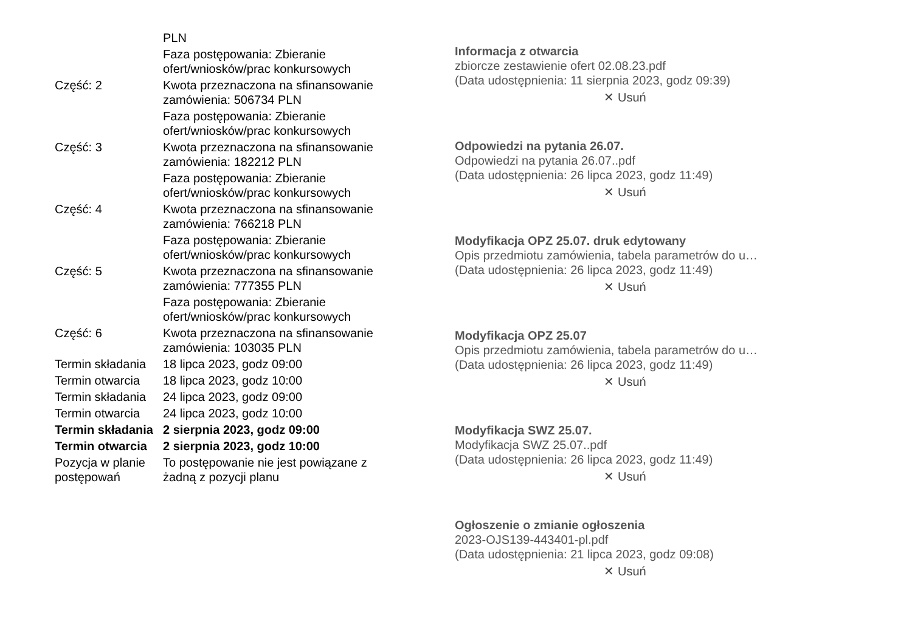| | PLN |
| | Faza postępowania: Zbieranie ofert/wniosków/prac konkursowych |
| Część: 2 | Kwota przeznaczona na sfinansowanie zamówienia: 506734 PLN |
| | Faza postępowania: Zbieranie ofert/wniosków/prac konkursowych |
| Część: 3 | Kwota przeznaczona na sfinansowanie zamówienia: 182212 PLN |
| | Faza postępowania: Zbieranie ofert/wniosków/prac konkursowych |
| Część: 4 | Kwota przeznaczona na sfinansowanie zamówienia: 766218 PLN |
| | Faza postępowania: Zbieranie ofert/wniosków/prac konkursowych |
| Część: 5 | Kwota przeznaczona na sfinansowanie zamówienia: 777355 PLN |
| | Faza postępowania: Zbieranie ofert/wniosków/prac konkursowych |
| Część: 6 | Kwota przeznaczona na sfinansowanie zamówienia: 103035 PLN |
| Termin składania | 18 lipca 2023, godz 09:00 |
| Termin otwarcia | 18 lipca 2023, godz 10:00 |
| Termin składania | 24 lipca 2023, godz 09:00 |
| Termin otwarcia | 24 lipca 2023, godz 10:00 |
| Termin składania | 2 sierpnia 2023, godz 09:00 |
| Termin otwarcia | 2 sierpnia 2023, godz 10:00 |
| Pozycja w planie postępowań | To postępowanie nie jest powiązane z żadną z pozycji planu |
Informacja z otwarcia
zbiorcze zestawienie ofert 02.08.23.pdf
(Data udostępnienia: 11 sierpnia 2023, godz 09:39)
✕ Usuń
Odpowiedzi na pytania 26.07.
Odpowiedzi na pytania 26.07..pdf
(Data udostępnienia: 26 lipca 2023, godz 11:49)
✕ Usuń
Modyfikacja OPZ 25.07. druk edytowany
Opis przedmiotu zamówienia, tabela parametrów do u…
(Data udostępnienia: 26 lipca 2023, godz 11:49)
✕ Usuń
Modyfikacja OPZ 25.07
Opis przedmiotu zamówienia, tabela parametrów do u…
(Data udostępnienia: 26 lipca 2023, godz 11:49)
✕ Usuń
Modyfikacja SWZ 25.07.
Modyfikacja SWZ 25.07..pdf
(Data udostępnienia: 26 lipca 2023, godz 11:49)
✕ Usuń
Ogłoszenie o zmianie ogłoszenia
2023-OJS139-443401-pl.pdf
(Data udostępnienia: 21 lipca 2023, godz 09:08)
✕ Usuń